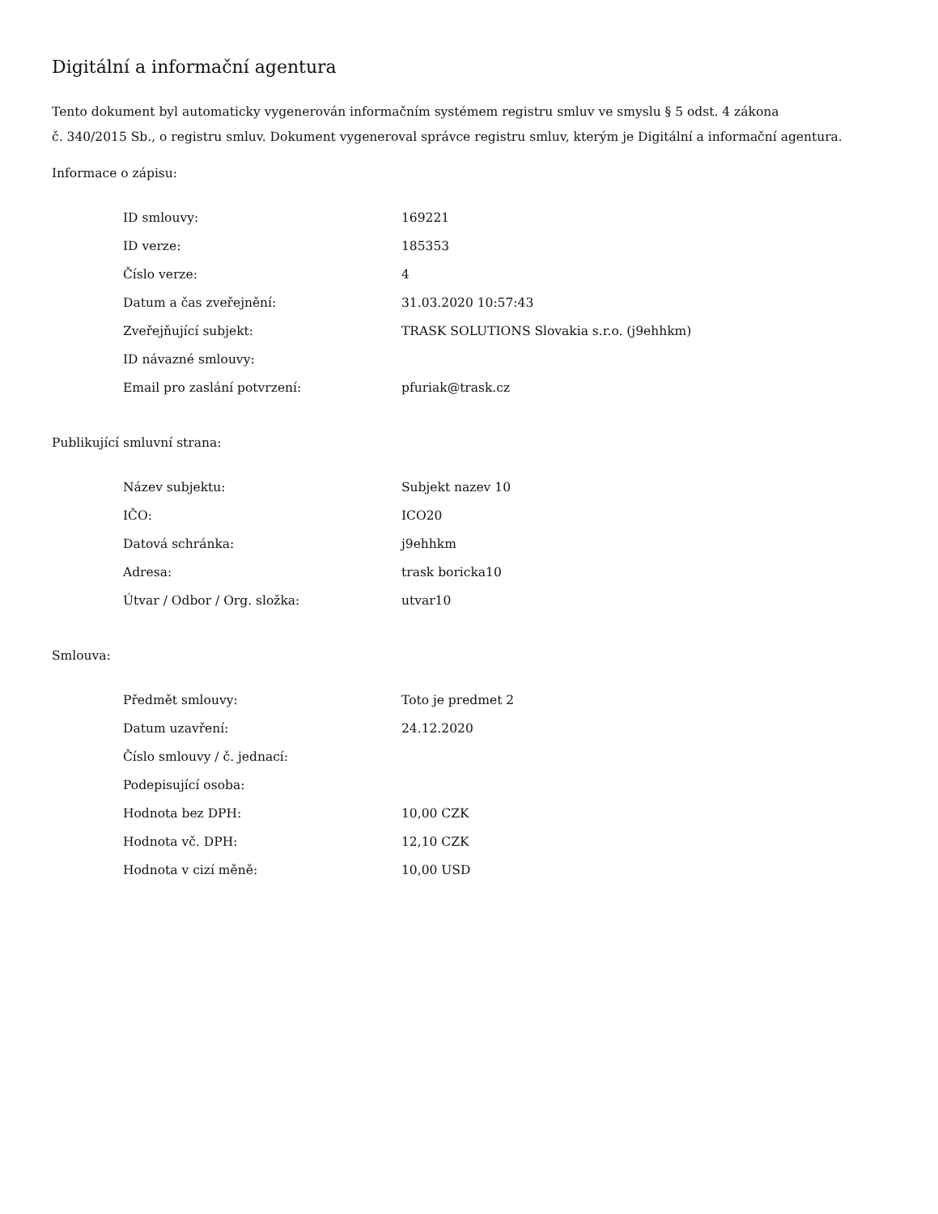Digitální a informační agentura
Tento dokument byl automaticky vygenerován informačním systémem registru smluv ve smyslu § 5 odst. 4 zákona
č. 340/2015 Sb., o registru smluv. Dokument vygeneroval správce registru smluv, kterým je Digitální a informační agentura.
Informace o zápisu:
| ID smlouvy: | 169221 |
| ID verze: | 185353 |
| Číslo verze: | 4 |
| Datum a čas zveřejnění: | 31.03.2020 10:57:43 |
| Zveřejňující subjekt: | TRASK SOLUTIONS Slovakia s.r.o. (j9ehhkm) |
| ID návazné smlouvy: | |
| Email pro zaslání potvrzení: | pfuriak@trask.cz |
Publikující smluvní strana:
| Název subjektu: | Subjekt nazev 10 |
| IČO: | ICO20 |
| Datová schránka: | j9ehhkm |
| Adresa: | trask boricka10 |
| Útvar / Odbor / Org. složka: | utvar10 |
Smlouva:
| Předmět smlouvy: | Toto je predmet 2 |
| Datum uzavření: | 24.12.2020 |
| Číslo smlouvy / č. jednací: | |
| Podepisující osoba: | |
| Hodnota bez DPH: | 10,00 CZK |
| Hodnota vč. DPH: | 12,10 CZK |
| Hodnota v cizí měně: | 10,00 USD |